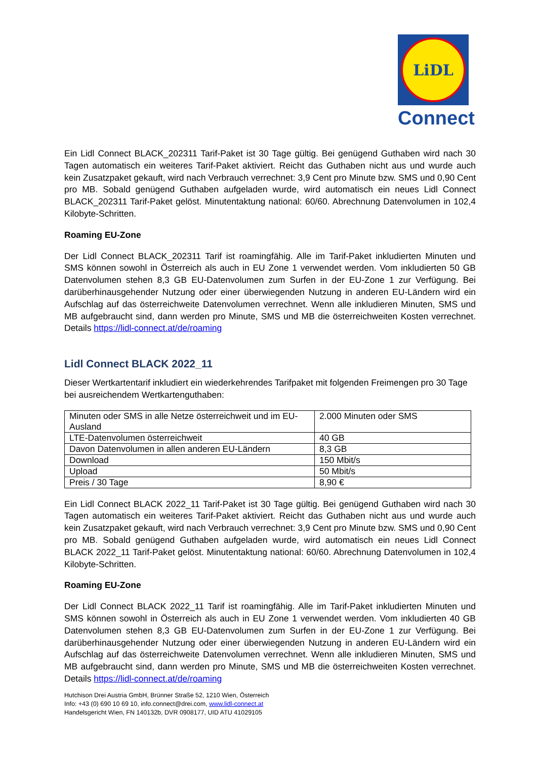LiDL
Connect
Ein Lidl Connect BLACK_202311 Tarif-Paket ist 30 Tage gültig. Bei genügend Guthaben wird nach 30 Tagen automatisch ein weiteres Tarif-Paket aktiviert. Reicht das Guthaben nicht aus und wurde auch kein Zusatzpaket gekauft, wird nach Verbrauch verrechnet: 3,9 Cent pro Minute bzw. SMS und 0,90 Cent pro MB. Sobald genügend Guthaben aufgeladen wurde, wird automatisch ein neues Lidl Connect BLACK_202311 Tarif-Paket gelöst. Minutentaktung national: 60/60. Abrechnung Datenvolumen in 102,4 Kilobyte-Schritten.
Roaming EU-Zone
Der Lidl Connect BLACK_202311 Tarif ist roamingfähig. Alle im Tarif-Paket inkludierten Minuten und SMS können sowohl in Österreich als auch in EU Zone 1 verwendet werden. Vom inkludierten 50 GB Datenvolumen stehen 8,3 GB EU-Datenvolumen zum Surfen in der EU-Zone 1 zur Verfügung. Bei darüberhinausgehender Nutzung oder einer überwiegenden Nutzung in anderen EU-Ländern wird ein Aufschlag auf das österreichweite Datenvolumen verrechnet. Wenn alle inkludieren Minuten, SMS und MB aufgebraucht sind, dann werden pro Minute, SMS und MB die österreichweiten Kosten verrechnet. Details https://lidl-connect.at/de/roaming
Lidl Connect BLACK 2022_11
Dieser Wertkartentarif inkludiert ein wiederkehrendes Tarifpaket mit folgenden Freimengen pro 30 Tage bei ausreichendem Wertkartenguthaben:
| Minuten oder SMS in alle Netze österreichweit und im EU-Ausland | 2.000 Minuten oder SMS |
| LTE-Datenvolumen österreichweit | 40 GB |
| Davon Datenvolumen in allen anderen EU-Ländern | 8,3 GB |
| Download | 150 Mbit/s |
| Upload | 50 Mbit/s |
| Preis / 30 Tage | 8,90 € |
Ein Lidl Connect BLACK 2022_11 Tarif-Paket ist 30 Tage gültig. Bei genügend Guthaben wird nach 30 Tagen automatisch ein weiteres Tarif-Paket aktiviert. Reicht das Guthaben nicht aus und wurde auch kein Zusatzpaket gekauft, wird nach Verbrauch verrechnet: 3,9 Cent pro Minute bzw. SMS und 0,90 Cent pro MB. Sobald genügend Guthaben aufgeladen wurde, wird automatisch ein neues Lidl Connect BLACK 2022_11 Tarif-Paket gelöst. Minutentaktung national: 60/60. Abrechnung Datenvolumen in 102,4 Kilobyte-Schritten.
Roaming EU-Zone
Der Lidl Connect BLACK 2022_11 Tarif ist roamingfähig. Alle im Tarif-Paket inkludierten Minuten und SMS können sowohl in Österreich als auch in EU Zone 1 verwendet werden. Vom inkludierten 40 GB Datenvolumen stehen 8,3 GB EU-Datenvolumen zum Surfen in der EU-Zone 1 zur Verfügung. Bei darüberhinausgehender Nutzung oder einer überwiegenden Nutzung in anderen EU-Ländern wird ein Aufschlag auf das österreichweite Datenvolumen verrechnet. Wenn alle inkludieren Minuten, SMS und MB aufgebraucht sind, dann werden pro Minute, SMS und MB die österreichweiten Kosten verrechnet. Details https://lidl-connect.at/de/roaming
Hutchison Drei Austria GmbH, Brünner Straße 52, 1210 Wien, Österreich
Info: +43 (0) 690 10 69 10, info.connect@drei.com, www.lidl-connect.at
Handelsgericht Wien, FN 140132b, DVR 0908177, UID ATU 41029105